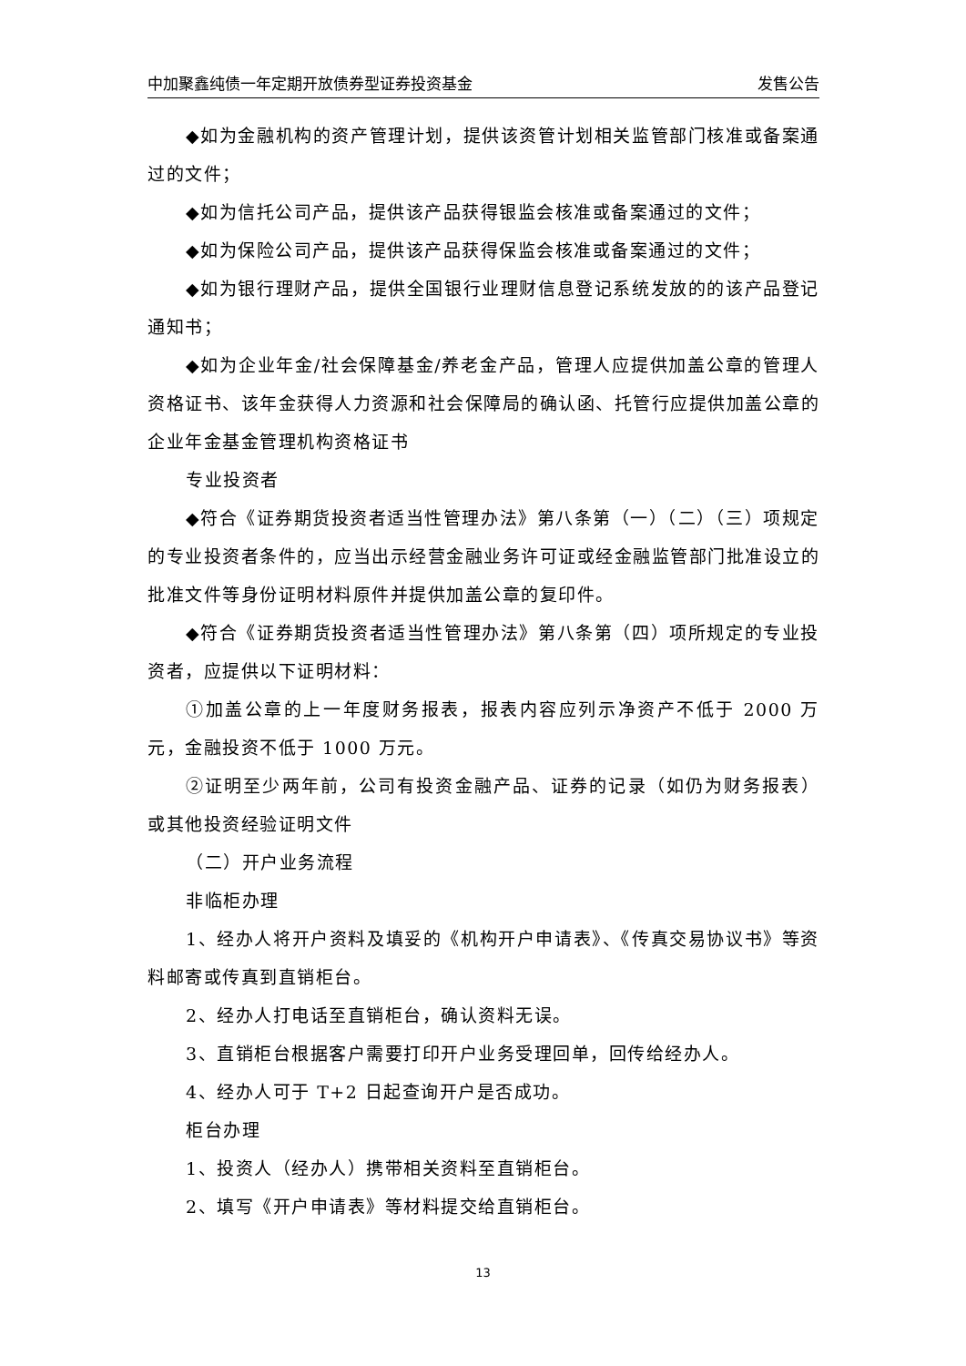中加聚鑫纯债一年定期开放债券型证券投资基金 发售公告
◆如为金融机构的资产管理计划，提供该资管计划相关监管部门核准或备案通过的文件；
◆如为信托公司产品，提供该产品获得银监会核准或备案通过的文件；
◆如为保险公司产品，提供该产品获得保监会核准或备案通过的文件；
◆如为银行理财产品，提供全国银行业理财信息登记系统发放的的该产品登记通知书；
◆如为企业年金/社会保障基金/养老金产品，管理人应提供加盖公章的管理人资格证书、该年金获得人力资源和社会保障局的确认函、托管行应提供加盖公章的企业年金基金管理机构资格证书
专业投资者
◆符合《证券期货投资者适当性管理办法》第八条第（一）（二）（三）项规定的专业投资者条件的，应当出示经营金融业务许可证或经金融监管部门批准设立的批准文件等身份证明材料原件并提供加盖公章的复印件。
◆符合《证券期货投资者适当性管理办法》第八条第（四）项所规定的专业投资者，应提供以下证明材料：
①加盖公章的上一年度财务报表，报表内容应列示净资产不低于 2000 万元，金融投资不低于 1000 万元。
②证明至少两年前，公司有投资金融产品、证券的记录（如仍为财务报表）或其他投资经验证明文件
（二）开户业务流程
非临柜办理
1、经办人将开户资料及填妥的《机构开户申请表》、《传真交易协议书》等资料邮寄或传真到直销柜台。
2、经办人打电话至直销柜台，确认资料无误。
3、直销柜台根据客户需要打印开户业务受理回单，回传给经办人。
4、经办人可于 T+2 日起查询开户是否成功。
柜台办理
1、投资人（经办人）携带相关资料至直销柜台。
2、填写《开户申请表》等材料提交给直销柜台。
13